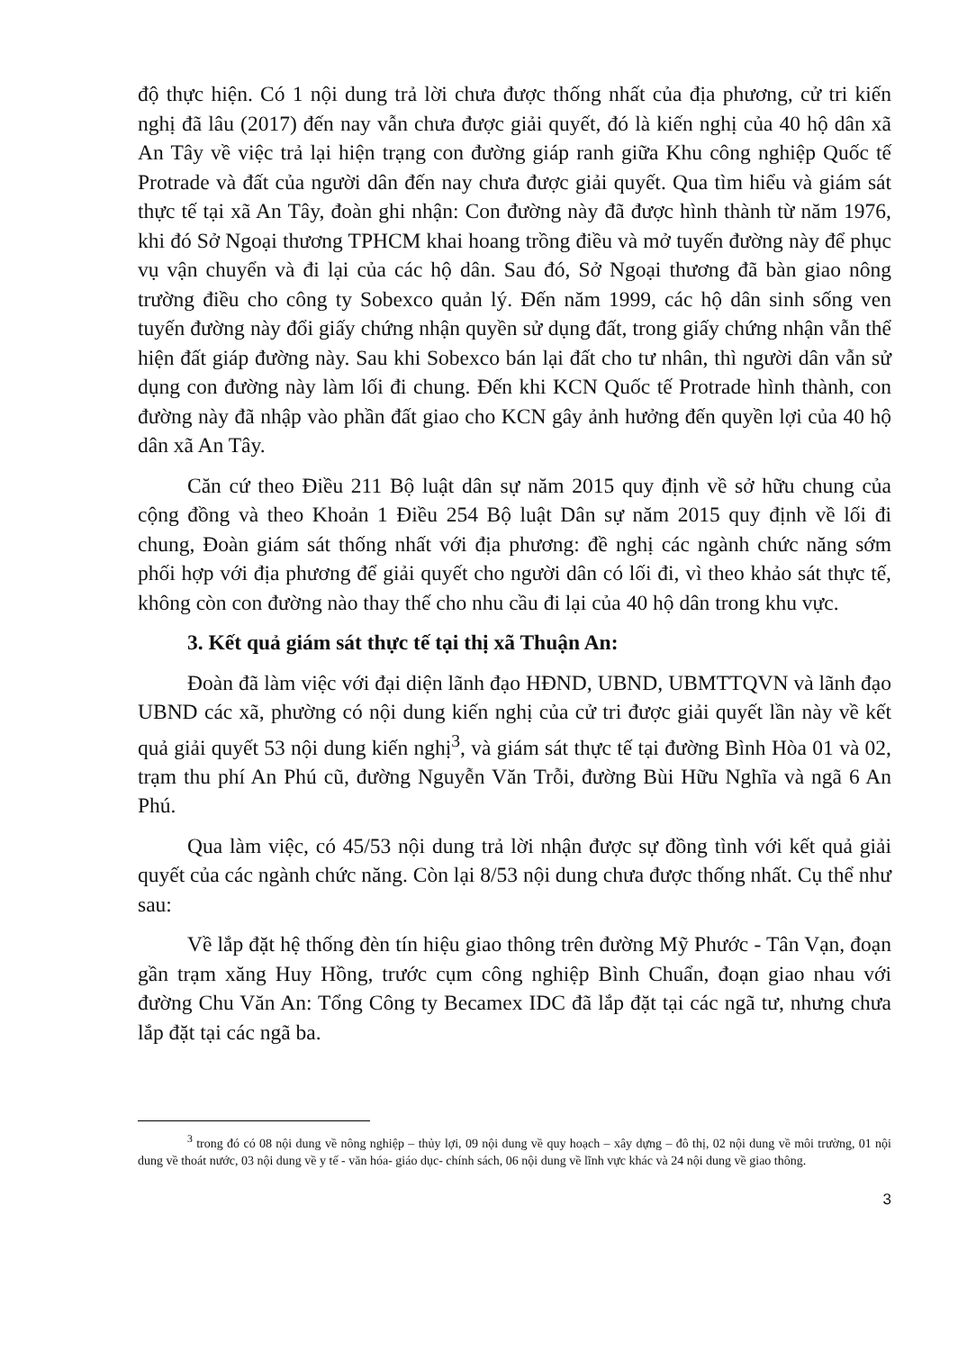độ thực hiện. Có 1 nội dung trả lời chưa được thống nhất của địa phương, cử tri kiến nghị đã lâu (2017) đến nay vẫn chưa được giải quyết, đó là kiến nghị của 40 hộ dân xã An Tây về việc trả lại hiện trạng con đường giáp ranh giữa Khu công nghiệp Quốc tế Protrade và đất của người dân đến nay chưa được giải quyết. Qua tìm hiểu và giám sát thực tế tại xã An Tây, đoàn ghi nhận: Con đường này đã được hình thành từ năm 1976, khi đó Sở Ngoại thương TPHCM khai hoang trồng điều và mở tuyến đường này để phục vụ vận chuyển và đi lại của các hộ dân. Sau đó, Sở Ngoại thương đã bàn giao nông trường điều cho công ty Sobexco quản lý. Đến năm 1999, các hộ dân sinh sống ven tuyến đường này đổi giấy chứng nhận quyền sử dụng đất, trong giấy chứng nhận vẫn thể hiện đất giáp đường này. Sau khi Sobexco bán lại đất cho tư nhân, thì người dân vẫn sử dụng con đường này làm lối đi chung. Đến khi KCN Quốc tế Protrade hình thành, con đường này đã nhập vào phần đất giao cho KCN gây ảnh hưởng đến quyền lợi của 40 hộ dân xã An Tây.
Căn cứ theo Điều 211 Bộ luật dân sự năm 2015 quy định về sở hữu chung của cộng đồng và theo Khoản 1 Điều 254 Bộ luật Dân sự năm 2015 quy định về lối đi chung, Đoàn giám sát thống nhất với địa phương: đề nghị các ngành chức năng sớm phối hợp với địa phương để giải quyết cho người dân có lối đi, vì theo khảo sát thực tế, không còn con đường nào thay thế cho nhu cầu đi lại của 40 hộ dân trong khu vực.
3. Kết quả giám sát thực tế tại thị xã Thuận An:
Đoàn đã làm việc với đại diện lãnh đạo HĐND, UBND, UBMTTQVN và lãnh đạo UBND các xã, phường có nội dung kiến nghị của cử tri được giải quyết lần này về kết quả giải quyết 53 nội dung kiến nghị<sup>3</sup>, và giám sát thực tế tại đường Bình Hòa 01 và 02, trạm thu phí An Phú cũ, đường Nguyễn Văn Trỗi, đường Bùi Hữu Nghĩa và ngã 6 An Phú.
Qua làm việc, có 45/53 nội dung trả lời nhận được sự đồng tình với kết quả giải quyết của các ngành chức năng. Còn lại 8/53 nội dung chưa được thống nhất. Cụ thể như sau:
Về lắp đặt hệ thống đèn tín hiệu giao thông trên đường Mỹ Phước - Tân Vạn, đoạn gần trạm xăng Huy Hồng, trước cụm công nghiệp Bình Chuẩn, đoạn giao nhau với đường Chu Văn An: Tổng Công ty Becamex IDC đã lắp đặt tại các ngã tư, nhưng chưa lắp đặt tại các ngã ba.
<sup>3</sup> trong đó có 08 nội dung về nông nghiệp – thủy lợi, 09 nội dung về quy hoạch – xây dựng – đô thị, 02 nội dung về môi trường, 01 nội dung về thoát nước, 03 nội dung về y tế - văn hóa- giáo dục- chính sách, 06 nội dung về lĩnh vực khác và 24 nội dung về giao thông.
3